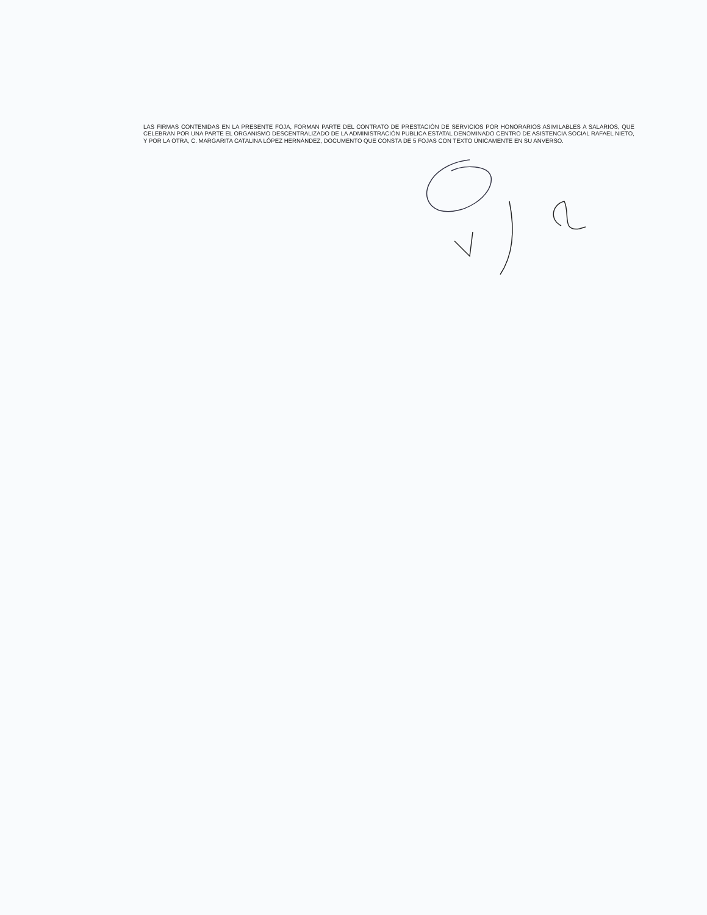LAS FIRMAS CONTENIDAS EN LA PRESENTE FOJA, FORMAN PARTE DEL CONTRATO DE PRESTACIÓN DE SERVICIOS POR HONORARIOS ASIMILABLES A SALARIOS, QUE CELEBRAN POR UNA PARTE EL ORGANISMO DESCENTRALIZADO DE LA ADMINISTRACIÓN PUBLICA ESTATAL DENOMINADO CENTRO DE ASISTENCIA SOCIAL RAFAEL NIETO, Y POR LA OTRA, C. MARGARITA CATALINA LÓPEZ HERNÁNDEZ, DOCUMENTO QUE CONSTA DE 5 FOJAS CON TEXTO ÚNICAMENTE EN SU ANVERSO.